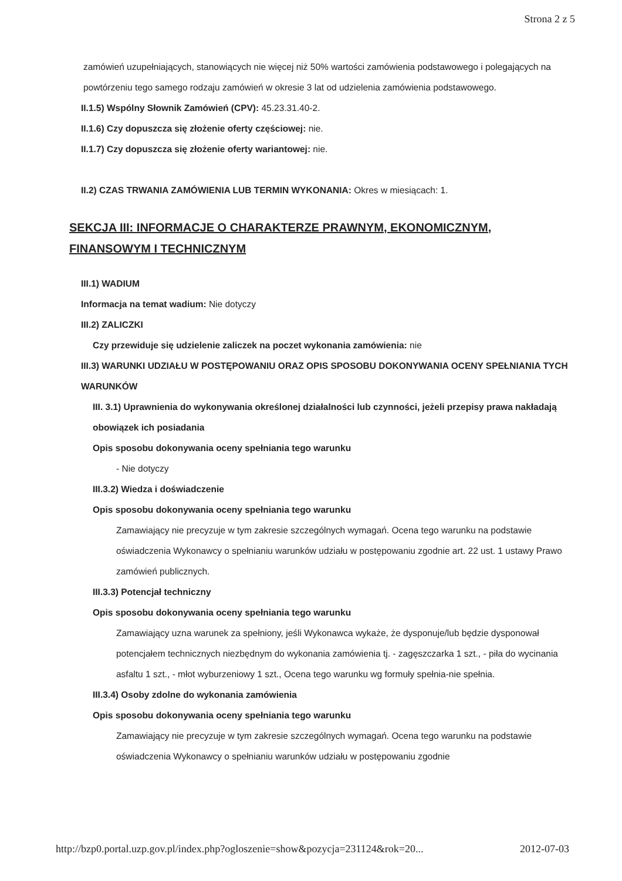Strona 2 z 5
zamówień uzupełniających, stanowiących nie więcej niż 50% wartości zamówienia podstawowego i polegających na powtórzeniu tego samego rodzaju zamówień w okresie 3 lat od udzielenia zamówienia podstawowego.
II.1.5) Wspólny Słownik Zamówień (CPV): 45.23.31.40-2.
II.1.6) Czy dopuszcza się złożenie oferty częściowej: nie.
II.1.7) Czy dopuszcza się złożenie oferty wariantowej: nie.
II.2) CZAS TRWANIA ZAMÓWIENIA LUB TERMIN WYKONANIA: Okres w miesiącach: 1.
SEKCJA III: INFORMACJE O CHARAKTERZE PRAWNYM, EKONOMICZNYM, FINANSOWYM I TECHNICZNYM
III.1) WADIUM
Informacja na temat wadium: Nie dotyczy
III.2) ZALICZKI
Czy przewiduje się udzielenie zaliczek na poczet wykonania zamówienia: nie
III.3) WARUNKI UDZIAŁU W POSTĘPOWANIU ORAZ OPIS SPOSOBU DOKONYWANIA OCENY SPEŁNIANIA TYCH WARUNKÓW
III. 3.1) Uprawnienia do wykonywania określonej działalności lub czynności, jeżeli przepisy prawa nakładają obowiązek ich posiadania
Opis sposobu dokonywania oceny spełniania tego warunku
- Nie dotyczy
III.3.2) Wiedza i doświadczenie
Opis sposobu dokonywania oceny spełniania tego warunku
Zamawiający nie precyzuje w tym zakresie szczególnych wymagań. Ocena tego warunku na podstawie oświadczenia Wykonawcy o spełnianiu warunków udziału w postępowaniu zgodnie art. 22 ust. 1 ustawy Prawo zamówień publicznych.
III.3.3) Potencjał techniczny
Opis sposobu dokonywania oceny spełniania tego warunku
Zamawiający uzna warunek za spełniony, jeśli Wykonawca wykaże, że dysponuje/lub będzie dysponował potencjałem technicznych niezbędnym do wykonania zamówienia tj. - zagęszczarka 1 szt., - piła do wycinania asfaltu 1 szt., - młot wyburzeniowy 1 szt., Ocena tego warunku wg formuły spełnia-nie spełnia.
III.3.4) Osoby zdolne do wykonania zamówienia
Opis sposobu dokonywania oceny spełniania tego warunku
Zamawiający nie precyzuje w tym zakresie szczególnych wymagań. Ocena tego warunku na podstawie oświadczenia Wykonawcy o spełnianiu warunków udziału w postępowaniu zgodnie
http://bzp0.portal.uzp.gov.pl/index.php?ogloszenie=show&pozycja=231124&rok=20... 2012-07-03